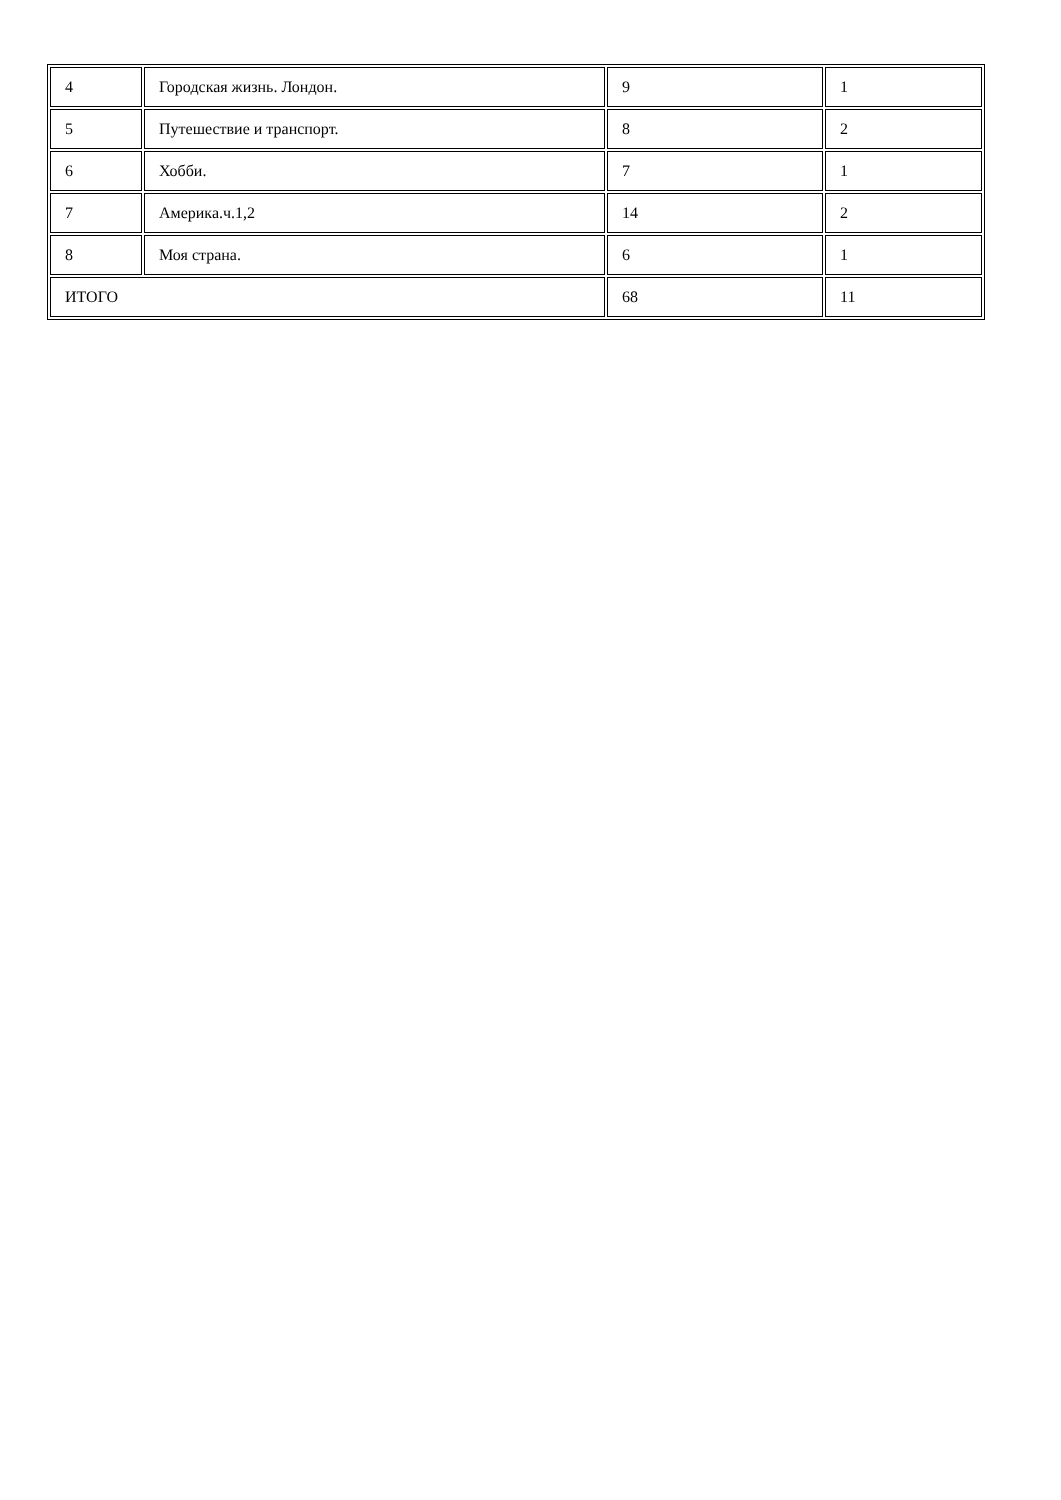| 4 | Городская жизнь. Лондон. | 9 | 1 |
| 5 | Путешествие и транспорт. | 8 | 2 |
| 6 | Хобби. | 7 | 1 |
| 7 | Америка.ч.1,2 | 14 | 2 |
| 8 | Моя страна. | 6 | 1 |
| ИТОГО | | 68 | 11 |